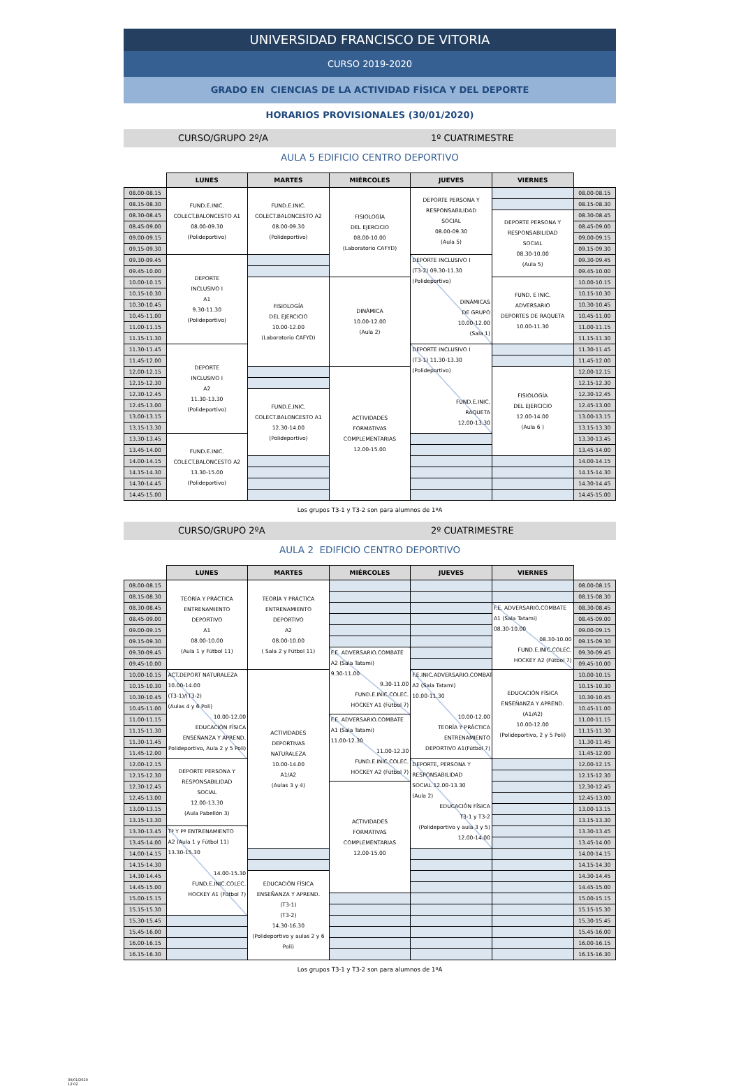UNIVERSIDAD FRANCISCO DE VITORIA
CURSO 2019-2020
GRADO EN CIENCIAS DE LA ACTIVIDAD FÍSICA Y DEL DEPORTE
HORARIOS PROVISIONALES (30/01/2020)
CURSO/GRUPO 2º/A 1º CUATRIMESTRE
AULA 5 EDIFICIO CENTRO DEPORTIVO
| | LUNES | MARTES | MIÉRCOLES | JUEVES | VIERNES | |
| --- | --- | --- | --- | --- | --- | --- |
| 08.00-08.15 | FUND.E.INIC. COLECT.BALONCESTO A1 08.00-09.30 (Polideportivo) | FUND.E.INIC. COLECT.BALONCESTO A2 08.00-09.30 (Polideportivo) | FISIOLOGÍA DEL EJERCICIO 08.00-10.00 (Laboratorio CAFYD) | DEPORTE PERSONA Y RESPONSABILIDAD SOCIAL 08.00-09.30 (Aula 5) | | 08.00-08.15 |
| 08.15-08.30 | | | | | | 08.15-08.30 |
| 08.30-08.45 | | | | | DEPORTE PERSONA Y RESPONSABILIDAD SOCIAL 08.30-10.00 (Aula 5) | 08.30-08.45 |
| 08.45-09.00 | | | | | | 08.45-09.00 |
| 09.00-09.15 | | | | | | 09.00-09.15 |
| 09.15-09.30 | | | | | | 09.15-09.30 |
| 09.30-09.45 | DEPORTE INCLUSIVO I A1 9.30-11.30 (Polideportivo) | | | DEPORTE INCLUSIVO I (T3-2) 09.30-11.30 (Polideportivo) DINÁMICAS DE GRUPO 10.00-12.00 (Sala 1) | | 09.30-09.45 |
| 09.45-10.00 | | | | | | 09.45-10.00 |
| 10.00-10.15 | | FISIOLOGÍA DEL EJERCICIO 10.00-12.00 (Laboratorio CAFYD) | DINÁMICA 10.00-12.00 (Aula 2) | | FUND. E INIC. ADVERSARIO DEPORTES DE RAQUETA 10.00-11.30 | 10.00-10.15 |
| 10.15-10.30 | | | | | | 10.15-10.30 |
| 10.30-10.45 | | | | | | 10.30-10.45 |
| 10.45-11.00 | | | | | | 10.45-11.00 |
| 11.00-11.15 | | | | | | 11.00-11.15 |
| 11.15-11.30 | | | | | | 11.15-11.30 |
| 11.30-11.45 | DEPORTE INCLUSIVO I A2 11.30-13.30 (Polideportivo) | | | DEPORTE INCLUSIVO I (T3-1) 11.30-13.30 (Polideportivo) FUND.E.INIC. RAQUETA 12.00-13.30 | | 11.30-11.45 |
| 11.45-12.00 | | | | | | 11.45-12.00 |
| 12.00-12.15 | | | ACTIVIDADES FORMATIVAS COMPLEMENTARIAS 12.00-15.00 | | FISIOLOGÍA DEL EJERCICIO 12.00-14.00 (Aula 6 ) | 12.00-12.15 |
| 12.15-12.30 | | | | | | 12.15-12.30 |
| 12.30-12.45 | | FUND.E.INIC. COLECT.BALONCESTO A1 12.30-14.00 (Polideportivo) | | | | 12.30-12.45 |
| 12.45-13.00 | | | | | | 12.45-13.00 |
| 13.00-13.15 | | | | | | 13.00-13.15 |
| 13.15-13.30 | | | | | | 13.15-13.30 |
| 13.30-13.45 | FUND.E.INIC. COLECT.BALONCESTO A2 13.30-15.00 (Polideportivo) | | | | | 13.30-13.45 |
| 13.45-14.00 | | | | | | 13.45-14.00 |
| 14.00-14.15 | | | | | | 14.00-14.15 |
| 14.15-14.30 | | | | | | 14.15-14.30 |
| 14.30-14.45 | | | | | | 14.30-14.45 |
| 14.45-15.00 | | | | | | 14.45-15.00 |
Los grupos T3-1 y T3-2 son para alumnos de 1ºA
CURSO/GRUPO 2ºA 2º CUATRIMESTRE
AULA 2 EDIFICIO CENTRO DEPORTIVO
| | LUNES | MARTES | MIÉRCOLES | JUEVES | VIERNES | |
| --- | --- | --- | --- | --- | --- | --- |
| 08.00-08.15 | TEORÍA Y PRÁCTICA ENTRENAMIENTO DEPORTIVO A1 08.00-10.00 (Aula 1 y Fútbol 11) | TEORÍA Y PRÁCTICA ENTRENAMIENTO DEPORTIVO A2 08.00-10.00 ( Sala 2 y Fútbol 11) | | | | 08.00-08.15 |
| 08.15-08.30 | | | | | | 08.15-08.30 |
| 08.30-08.45 | | | | | F.E. ADVERSARIO.COMBATE A1 (Sala Tatami) 08.30-10.00 08.30-10.00 FUND.E.INIC.COLEC. HOCKEY A2 (Fútbol 7) | 08.30-08.45 |
| 08.45-09.00 | | | | | | 08.45-09.00 |
| 09.00-09.15 | | | | | | 09.00-09.15 |
| 09.15-09.30 | | | | | | 09.15-09.30 |
| 09.30-09.45 | | | F.E. ADVERSARIO.COMBATE A2 (Sala Tatami) 9.30-11.00 9.30-11.00 FUND.E.INIC.COLEC. HOCKEY A1 (Fútbol 7) | | | 09.30-09.45 |
| 09.45-10.00 | | | | | | 09.45-10.00 |
| 10.00-10.15 | ACT.DEPORT NATURALEZA 10.00-14.00 (T3-1)/(T3-2) (Aulas 4 y 6 Poli) 10.00-12.00 EDUCACIÓN FÍSICA ENSEÑANZA Y APREND. Polideportivo, Aula 2 y 5 Poli) | ACTIVIDADES DEPORTIVAS NATURALEZA 10.00-14.00 A1/A2 (Aulas 3 y 4) | | F.E.INIC.ADVERSARIO.COMBATE A2 (Sala Tatami) 10.00-11.30 10.00-12.00 TEORÍA Y PRÁCTICA ENTRENAMIENTO DEPORTIVO A1(Fútbol 7) | EDUCACIÓN FÍSICA ENSEÑANZA Y APREND. (A1/A2) 10.00-12.00 (Polideportivo, 2 y 5 Poli) | 10.00-10.15 |
| 10.15-10.30 | | | | | | 10.15-10.30 |
| 10.30-10.45 | | | | | | 10.30-10.45 |
| 10.45-11.00 | | | | | | 10.45-11.00 |
| 11.00-11.15 | | | F.E. ADVERSARIO.COMBATE A1 (Sala Tatami) 11.00-12.30 11.00-12.30 FUND.E.INIC.COLEC. HOCKEY A2 (Fútbol 7) | | | 11.00-11.15 |
| 11.15-11.30 | | | | | | 11.15-11.30 |
| 11.30-11.45 | | | | | | 11.30-11.45 |
| 11.45-12.00 | | | | | | 11.45-12.00 |
| 12.00-12.15 | DEPORTE PERSONA Y RESPONSABILIDAD SOCIAL 12.00-13.30 (Aula Pabellón 3) | | | DEPORTE, PERSONA Y RESPONSABILIDAD SOCIAL 12.00-13.30 (Aula 2) EDUCACIÓN FÍSICA T3-1 y T3-2 (Polideportivo y aula 3 y 5) 12.00-14.00 | | 12.00-12.15 |
| 12.15-12.30 | | | | | | 12.15-12.30 |
| 12.30-12.45 | | | ACTIVIDADES FORMATIVAS COMPLEMENTARIAS 12.00-15.00 | | | 12.30-12.45 |
| 12.45-13.00 | | | | | | 12.45-13.00 |
| 13.00-13.15 | | | | | | 13.00-13.15 |
| 13.15-13.30 | | | | | | 13.15-13.30 |
| 13.30-13.45 | Tª Y Pª ENTRENAMIENTO A2 (Aula 1 y Fútbol 11) 13.30-15.30 14.00-15.30 FUND.E.INIC.COLEC. HOCKEY A1 (Fútbol 7) | | | | | 13.30-13.45 |
| 13.45-14.00 | | | | | | 13.45-14.00 |
| 14.00-14.15 | | | | | | 14.00-14.15 |
| 14.15-14.30 | | | | | | 14.15-14.30 |
| 14.30-14.45 | | EDUCACIÓN FÍSICA ENSEÑANZA Y APREND. (T3-1) (T3-2) 14.30-16.30 (Polideportivo y aulas 2 y 6 Poli) | | | | 14.30-14.45 |
| 14.45-15.00 | | | | | | 14.45-15.00 |
| 15.00-15.15 | | | | | | 15.00-15.15 |
| 15.15-15.30 | | | | | | 15.15-15.30 |
| 15.30-15.45 | | | | | | 15.30-15.45 |
| 15.45-16.00 | | | | | | 15.45-16.00 |
| 16.00-16.15 | | | | | | 16.00-16.15 |
| 16.15-16.30 | | | | | | 16.15-16.30 |
Los grupos T3-1 y T3-2 son para alumnos de 1ºA
30/01/2020
12:02